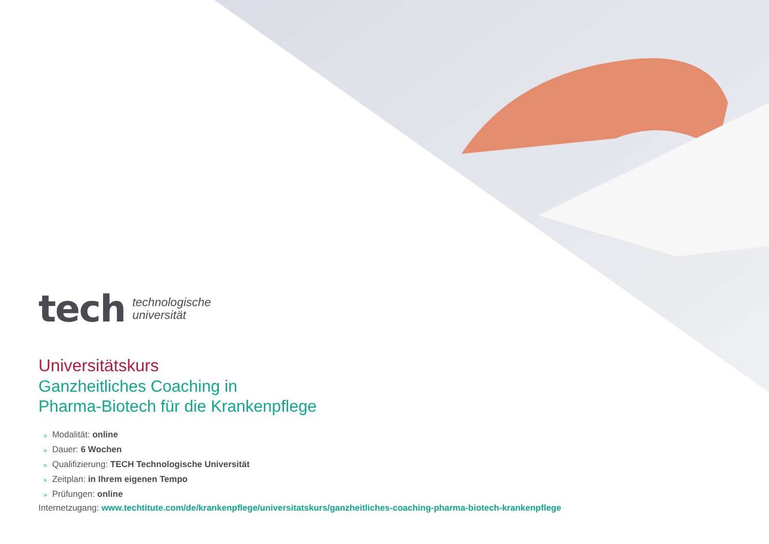tech
technologische
universität
Universitätskurs
Ganzheitliches Coaching in
Pharma-Biotech für die Krankenpflege
» Modalität: online
» Dauer: 6 Wochen
» Qualifizierung: TECH Technologische Universität
» Zeitplan: in Ihrem eigenen Tempo
» Prüfungen: online
Internetzugang: www.techtitute.com/de/krankenpflege/universitatskurs/ganzheitliches-coaching-pharma-biotech-krankenpflege